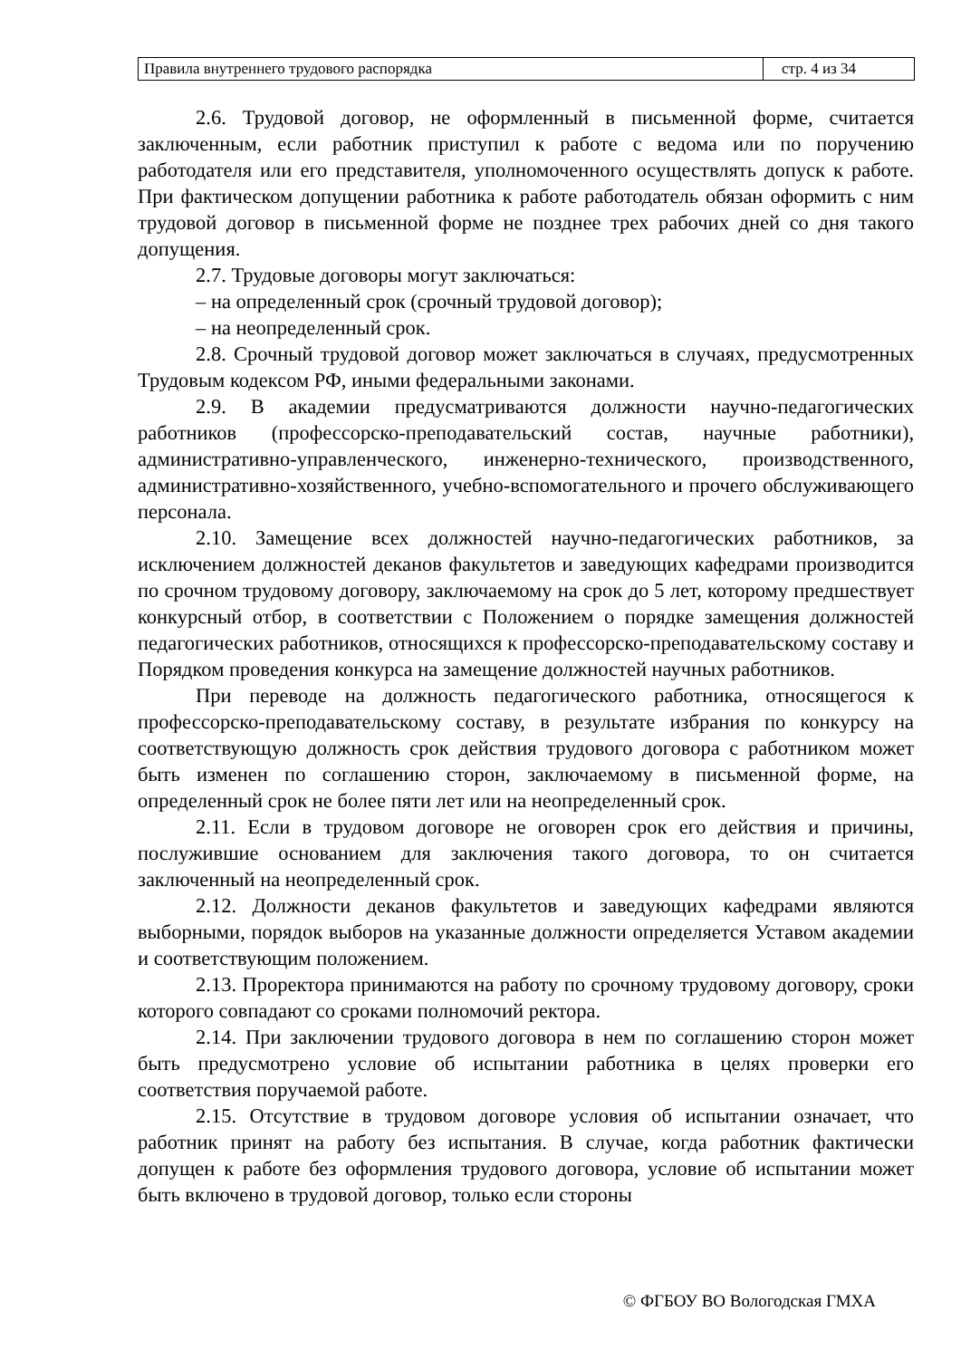| Правила внутреннего трудового распорядка | стр. 4 из 34 |
2.6. Трудовой договор, не оформленный в письменной форме, считается заключенным, если работник приступил к работе с ведома или по поручению работодателя или его представителя, уполномоченного осуществлять допуск к работе. При фактическом допущении работника к работе работодатель обязан оформить с ним трудовой договор в письменной форме не позднее трех рабочих дней со дня такого допущения.
2.7. Трудовые договоры могут заключаться:
– на определенный срок (срочный трудовой договор);
– на неопределенный срок.
2.8. Срочный трудовой договор может заключаться в случаях, предусмотренных Трудовым кодексом РФ, иными федеральными законами.
2.9. В академии предусматриваются должности научно-педагогических работников (профессорско-преподавательский состав, научные работники), административно-управленческого, инженерно-технического, производственного, административно-хозяйственного, учебно-вспомогательного и прочего обслуживающего персонала.
2.10. Замещение всех должностей научно-педагогических работников, за исключением должностей деканов факультетов и заведующих кафедрами производится по срочном трудовому договору, заключаемому на срок до 5 лет, которому предшествует конкурсный отбор, в соответствии с Положением о порядке замещения должностей педагогических работников, относящихся к профессорско-преподавательскому составу и Порядком проведения конкурса на замещение должностей научных работников.
При переводе на должность педагогического работника, относящегося к профессорско-преподавательскому составу, в результате избрания по конкурсу на соответствующую должность срок действия трудового договора с работником может быть изменен по соглашению сторон, заключаемому в письменной форме, на определенный срок не более пяти лет или на неопределенный срок.
2.11. Если в трудовом договоре не оговорен срок его действия и причины, послужившие основанием для заключения такого договора, то он считается заключенный на неопределенный срок.
2.12. Должности деканов факультетов и заведующих кафедрами являются выборными, порядок выборов на указанные должности определяется Уставом академии и соответствующим положением.
2.13. Проректора принимаются на работу по срочному трудовому договору, сроки которого совпадают со сроками полномочий ректора.
2.14. При заключении трудового договора в нем по соглашению сторон может быть предусмотрено условие об испытании работника в целях проверки его соответствия поручаемой работе.
2.15. Отсутствие в трудовом договоре условия об испытании означает, что работник принят на работу без испытания. В случае, когда работник фактически допущен к работе без оформления трудового договора, условие об испытании может быть включено в трудовой договор, только если стороны
© ФГБОУ ВО Вологодская ГМХА